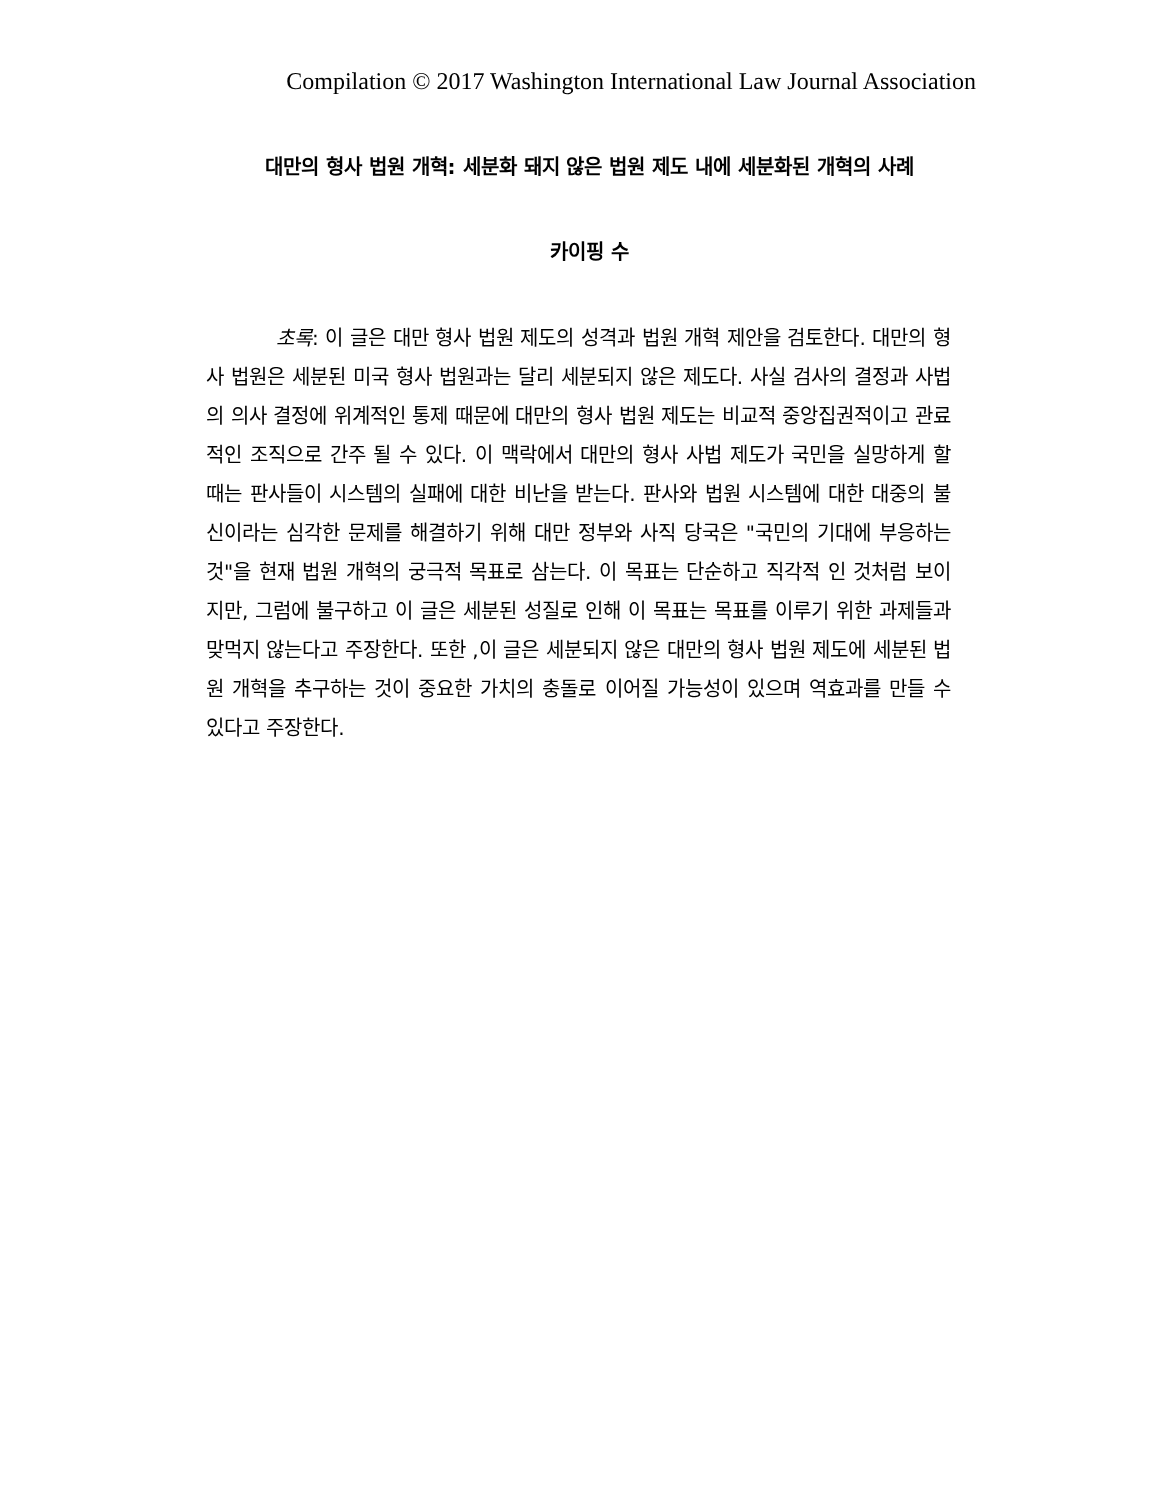Compilation © 2017 Washington International Law Journal Association
대만의 형사 법원 개혁: 세분화 돼지 않은 법원 제도 내에 세분화된 개혁의 사례
카이핑 수
초록: 이 글은 대만 형사 법원 제도의 성격과 법원 개혁 제안을 검토한다. 대만의 형사 법원은 세분된 미국 형사 법원과는 달리 세분되지 않은 제도다. 사실 검사의 결정과 사법의 의사 결정에 위계적인 통제 때문에 대만의 형사 법원 제도는 비교적 중앙집권적이고 관료적인 조직으로 간주 될 수 있다. 이 맥락에서 대만의 형사 사법 제도가 국민을 실망하게 할 때는 판사들이 시스템의 실패에 대한 비난을 받는다. 판사와 법원 시스템에 대한 대중의 불신이라는 심각한 문제를 해결하기 위해 대만 정부와 사직 당국은 "국민의 기대에 부응하는 것"을 현재 법원 개혁의 궁극적 목표로 삼는다. 이 목표는 단순하고 직각적 인 것처럼 보이지만, 그럼에 불구하고 이 글은 세분된 성질로 인해 이 목표는 목표를 이루기 위한 과제들과 맞먹지 않는다고 주장한다. 또한 ,이 글은 세분되지 않은 대만의 형사 법원 제도에 세분된 법원 개혁을 추구하는 것이 중요한 가치의 충돌로 이어질 가능성이 있으며 역효과를 만들 수 있다고 주장한다.